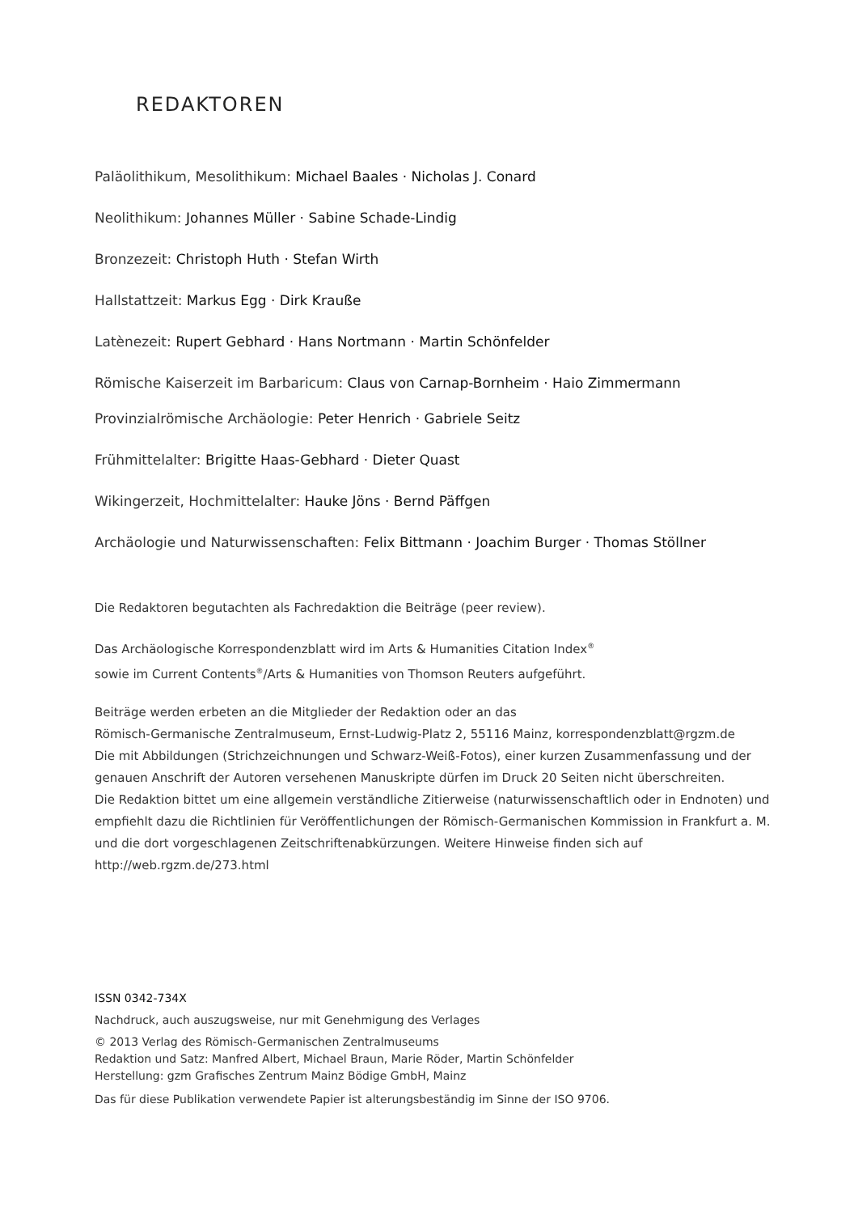REDAKTOREN
Paläolithikum, Mesolithikum: Michael Baales · Nicholas J. Conard
Neolithikum: Johannes Müller · Sabine Schade-Lindig
Bronzezeit: Christoph Huth · Stefan Wirth
Hallstattzeit: Markus Egg · Dirk Krauße
Latènezeit: Rupert Gebhard · Hans Nortmann · Martin Schönfelder
Römische Kaiserzeit im Barbaricum: Claus von Carnap-Bornheim · Haio Zimmermann
Provinzialrömische Archäologie: Peter Henrich · Gabriele Seitz
Frühmittelalter: Brigitte Haas-Gebhard · Dieter Quast
Wikingerzeit, Hochmittelalter: Hauke Jöns · Bernd Päffgen
Archäologie und Naturwissenschaften: Felix Bittmann · Joachim Burger · Thomas Stöllner
Die Redaktoren begutachten als Fachredaktion die Beiträge (peer review).
Das Archäologische Korrespondenzblatt wird im Arts & Humanities Citation Index<sup>®</sup>
sowie im Current Contents<sup>®</sup>/Arts & Humanities von Thomson Reuters aufgeführt.
Beiträge werden erbeten an die Mitglieder der Redaktion oder an das
Römisch-Germanische Zentralmuseum, Ernst-Ludwig-Platz 2, 55116 Mainz, korrespondenzblatt@rgzm.de
Die mit Abbildungen (Strichzeichnungen und Schwarz-Weiß-Fotos), einer kurzen Zusammenfassung und der genauen Anschrift der Autoren versehenen Manuskripte dürfen im Druck 20 Seiten nicht überschreiten.
Die Redaktion bittet um eine allgemein verständliche Zitierweise (naturwissenschaftlich oder in Endnoten) und empfiehlt dazu die Richtlinien für Veröffentlichungen der Römisch-Germanischen Kommission in Frankfurt a. M. und die dort vorgeschlagenen Zeitschriftenabkürzungen. Weitere Hinweise finden sich auf http://web.rgzm.de/273.html
ISSN 0342-734X
Nachdruck, auch auszugsweise, nur mit Genehmigung des Verlages
© 2013 Verlag des Römisch-Germanischen Zentralmuseums
Redaktion und Satz: Manfred Albert, Michael Braun, Marie Röder, Martin Schönfelder
Herstellung: gzm Grafisches Zentrum Mainz Bödige GmbH, Mainz
Das für diese Publikation verwendete Papier ist alterungsbeständig im Sinne der ISO 9706.